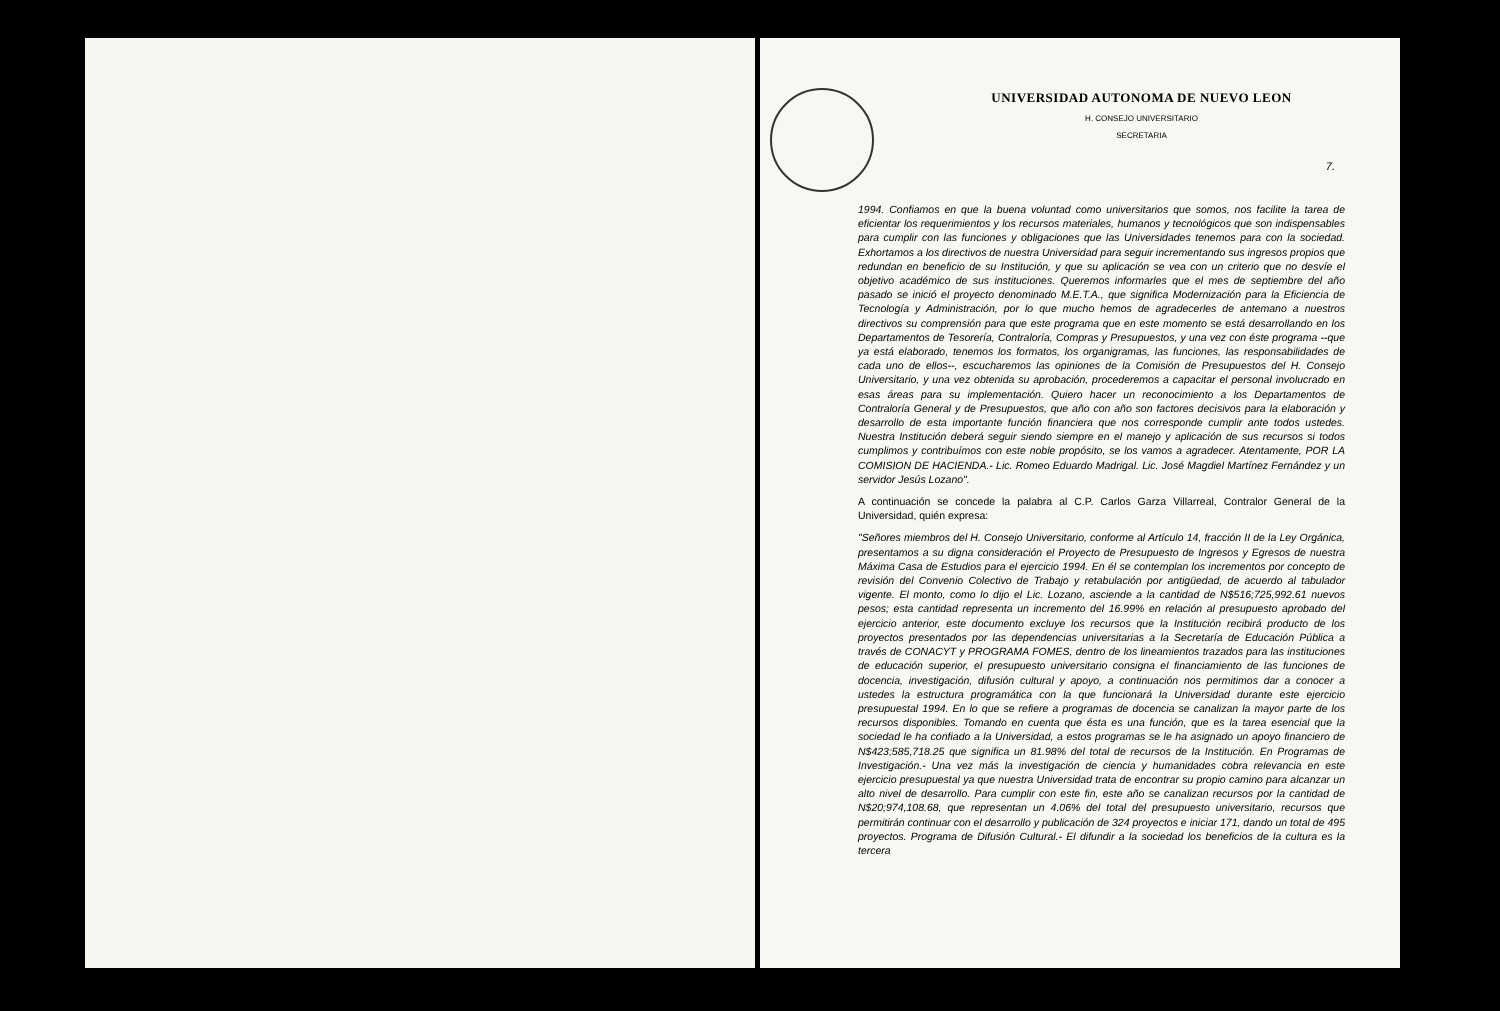UNIVERSIDAD AUTONOMA DE NUEVO LEON
H. CONSEJO UNIVERSITARIO
SECRETARIA
7.
1994. Confiamos en que la buena voluntad como universitarios que somos, nos facilite la tarea de eficientar los requerimientos y los recursos materiales, humanos y tecnológicos que son indispensables para cumplir con las funciones y obligaciones que las Universidades tenemos para con la sociedad. Exhortamos a los directivos de nuestra Universidad para seguir incrementando sus ingresos propios que redundan en beneficio de su Institución, y que su aplicación se vea con un criterio que no desvíe el objetivo académico de sus instituciones. Queremos informarles que el mes de septiembre del año pasado se inició el proyecto denominado M.E.T.A., que significa Modernización para la Eficiencia de Tecnología y Administración, por lo que mucho hemos de agradecerles de antemano a nuestros directivos su comprensión para que este programa que en este momento se está desarrollando en los Departamentos de Tesorería, Contraloría, Compras y Presupuestos, y una vez con éste programa --que ya está elaborado, tenemos los formatos, los organigramas, las funciones, las responsabilidades de cada uno de ellos--, escucharemos las opiniones de la Comisión de Presupuestos del H. Consejo Universitario, y una vez obtenida su aprobación, procederemos a capacitar el personal involucrado en esas áreas para su implementación. Quiero hacer un reconocimiento a los Departamentos de Contraloría General y de Presupuestos, que año con año son factores decisivos para la elaboración y desarrollo de esta importante función financiera que nos corresponde cumplir ante todos ustedes. Nuestra Institución deberá seguir siendo siempre en el manejo y aplicación de sus recursos si todos cumplimos y contribuímos con este noble propósito, se los vamos a agradecer. Atentamente, POR LA COMISION DE HACIENDA.- Lic. Romeo Eduardo Madrigal. Lic. José Magdiel Martínez Fernández y un servidor Jesús Lozano".
A continuación se concede la palabra al C.P. Carlos Garza Villarreal, Contralor General de la Universidad, quién expresa:
"Señores miembros del H. Consejo Universitario, conforme al Artículo 14, fracción II de la Ley Orgánica, presentamos a su digna consideración el Proyecto de Presupuesto de Ingresos y Egresos de nuestra Máxima Casa de Estudios para el ejercicio 1994. En él se contemplan los incrementos por concepto de revisión del Convenio Colectivo de Trabajo y retabulación por antigüedad, de acuerdo al tabulador vigente. El monto, como lo dijo el Lic. Lozano, asciende a la cantidad de N$516;725,992.61 nuevos pesos; esta cantidad representa un incremento del 16.99% en relación al presupuesto aprobado del ejercicio anterior, este documento excluye los recursos que la Institución recibirá producto de los proyectos presentados por las dependencias universitarias a la Secretaría de Educación Pública a través de CONACYT y PROGRAMA FOMES, dentro de los lineamientos trazados para las instituciones de educación superior, el presupuesto universitario consigna el financiamiento de las funciones de docencia, investigación, difusión cultural y apoyo, a continuación nos permitimos dar a conocer a ustedes la estructura programática con la que funcionará la Universidad durante este ejercicio presupuestal 1994. En lo que se refiere a programas de docencia se canalizan la mayor parte de los recursos disponibles. Tomando en cuenta que ésta es una función, que es la tarea esencial que la sociedad le ha confiado a la Universidad, a estos programas se le ha asignado un apoyo financiero de N$423;585,718.25 que significa un 81.98% del total de recursos de la Institución. En Programas de Investigación.- Una vez más la investigación de ciencia y humanidades cobra relevancia en este ejercicio presupuestal ya que nuestra Universidad trata de encontrar su propio camino para alcanzar un alto nivel de desarrollo. Para cumplir con este fin, este año se canalizan recursos por la cantidad de N$20;974,108.68, que representan un 4.06% del total del presupuesto universitario, recursos que permitirán continuar con el desarrollo y publicación de 324 proyectos e iniciar 171, dando un total de 495 proyectos. Programa de Difusión Cultural.- El difundir a la sociedad los beneficios de la cultura es la tercera